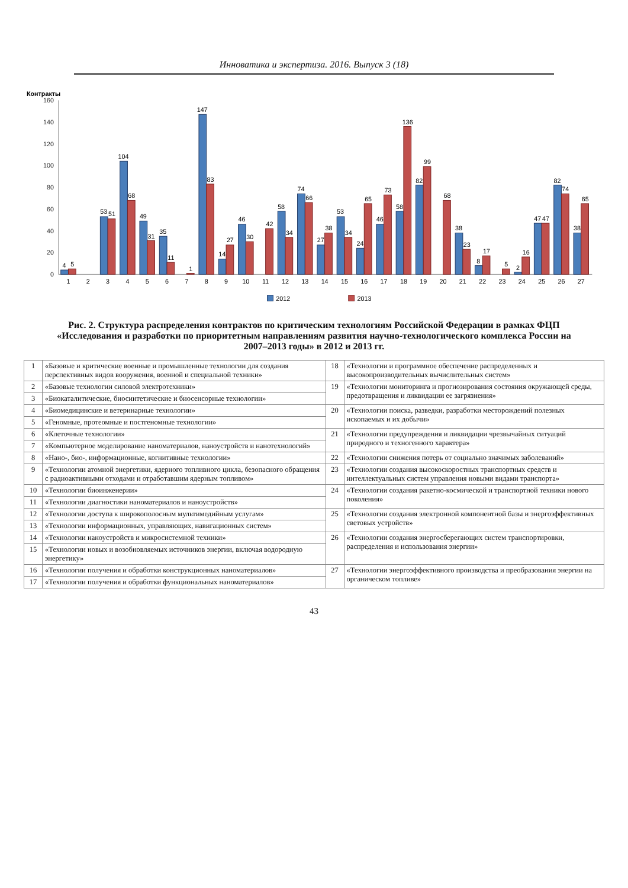Инноватика и экспертиза. 2016. Выпуск 3 (18)
Контракты
0
20
40
60
80
100
120
140
160
4
5
53
51
104
68
49
31
35
11
1
147
83
14
27
46
30
42
58
34
74
66
27
38
53
34
24
65
46
73
58
136
82
99
68
38
23
8
17
5
2
16
47
47
82
74
38
65
1
2
3
4
5
6
7
8
9
10
11
12
13
14
15
16
17
18
19
20
21
22
23
24
25
26
27
2012
2013
Рис. 2. Структура распределения контрактов по критическим технологиям Российской Федерации в рамках ФЦП «Исследования и разработки по приоритетным направлениям развития научно-технологического комплекса России на 2007–2013 годы» в 2012 и 2013 гг.
| 1 | «Базовые и критические военные и промышленные технологии для создания перспективных видов вооружения, военной и специальной техники» | 18 | «Технологии и программное обеспечение распределенных и высокопроизводительных вычислительных систем» |
| 2 | «Базовые технологии силовой электротехники» | 19 | «Технологии мониторинга и прогнозирования состояния окружающей среды, предотвращения и ликвидации ее загрязнения» |
| 3 | «Биокаталитические, биосинтетические и биосенсорные технологии» | | |
| 4 | «Биомедицинские и ветеринарные технологии» | 20 | «Технологии поиска, разведки, разработки месторождений полезных ископаемых и их добычи» |
| 5 | «Геномные, протеомные и постгеномные технологии» | | |
| 6 | «Клеточные технологии» | 21 | «Технологии предупреждения и ликвидации чрезвычайных ситуаций природного и техногенного характера» |
| 7 | «Компьютерное моделирование наноматериалов, наноустройств и нанотехнологий» | | |
| 8 | «Нано-, био-, информационные, когнитивные технологии» | 22 | «Технологии снижения потерь от социально значимых заболеваний» |
| 9 | «Технологии атомной энергетики, ядерного топливного цикла, безопасного обращения с радиоактивными отходами и отработавшим ядерным топливом» | 23 | «Технологии создания высокоскоростных транспортных средств и интеллектуальных систем управления новыми видами транспорта» |
| 10 | «Технологии биоинженерии» | 24 | «Технологии создания ракетно-космической и транспортной техники нового поколения» |
| 11 | «Технологии диагностики наноматериалов и наноустройств» | | |
| 12 | «Технологии доступа к широкополосным мультимедийным услугам» | 25 | «Технологии создания электронной компонентной базы и энергоэффективных световых устройств» |
| 13 | «Технологии информационных, управляющих, навигационных систем» | | |
| 14 | «Технологии наноустройств и микросистемной техники» | 26 | «Технологии создания энергосберегающих систем транспортировки, распределения и использования энергии» |
| 15 | «Технологии новых и возобновляемых источников энергии, включая водородную энергетику» | | |
| 16 | «Технологии получения и обработки конструкционных наноматериалов» | 27 | «Технологии энергоэффективного производства и преобразования энергии на органическом топливе» |
| 17 | «Технологии получения и обработки функциональных наноматериалов» | | |
43